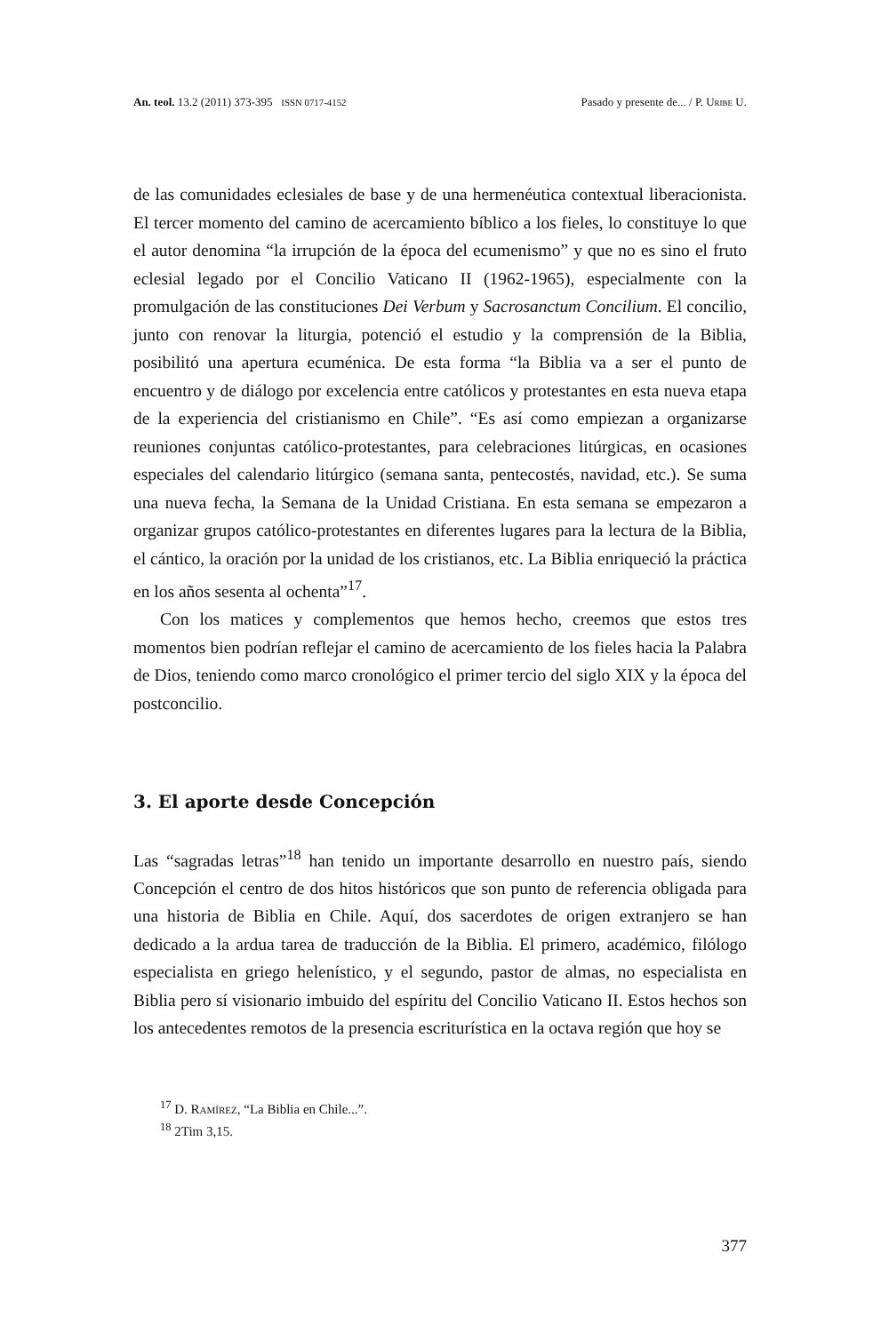An. teol. 13.2 (2011) 373-395 ISSN 0717-4152 Pasado y presente de... / P. Uribe U.
de las comunidades eclesiales de base y de una hermenéutica contextual liberacionista. El tercer momento del camino de acercamiento bíblico a los fieles, lo constituye lo que el autor denomina “la irrupción de la época del ecumenismo” y que no es sino el fruto eclesial legado por el Concilio Vaticano II (1962-1965), especialmente con la promulgación de las constituciones Dei Verbum y Sacrosanctum Concilium. El concilio, junto con renovar la liturgia, potenció el estudio y la comprensión de la Biblia, posibilitó una apertura ecuménica. De esta forma “la Biblia va a ser el punto de encuentro y de diálogo por excelencia entre católicos y protestantes en esta nueva etapa de la experiencia del cristianismo en Chile”. “Es así como empiezan a organizarse reuniones conjuntas católico-protestantes, para celebraciones litúrgicas, en ocasiones especiales del calendario litúrgico (semana santa, pentecostés, navidad, etc.). Se suma una nueva fecha, la Semana de la Unidad Cristiana. En esta semana se empezaron a organizar grupos católico-protestantes en diferentes lugares para la lectura de la Biblia, el cántico, la oración por la unidad de los cristianos, etc. La Biblia enriqueció la práctica en los años sesenta al ochenta”<sup>17</sup>.
Con los matices y complementos que hemos hecho, creemos que estos tres momentos bien podrían reflejar el camino de acercamiento de los fieles hacia la Palabra de Dios, teniendo como marco cronológico el primer tercio del siglo XIX y la época del postconcilio.
3. El aporte desde Concepción
Las “sagradas letras”<sup>18</sup> han tenido un importante desarrollo en nuestro país, siendo Concepción el centro de dos hitos históricos que son punto de referencia obligada para una historia de Biblia en Chile. Aquí, dos sacerdotes de origen extranjero se han dedicado a la ardua tarea de traducción de la Biblia. El primero, académico, filólogo especialista en griego helenístico, y el segundo, pastor de almas, no especialista en Biblia pero sí visionario imbuido del espíritu del Concilio Vaticano II. Estos hechos son los antecedentes remotos de la presencia escriturística en la octava región que hoy se
<sup>17</sup> D. Ramírez, “La Biblia en Chile...”.
<sup>18</sup> 2Tim 3,15.
377